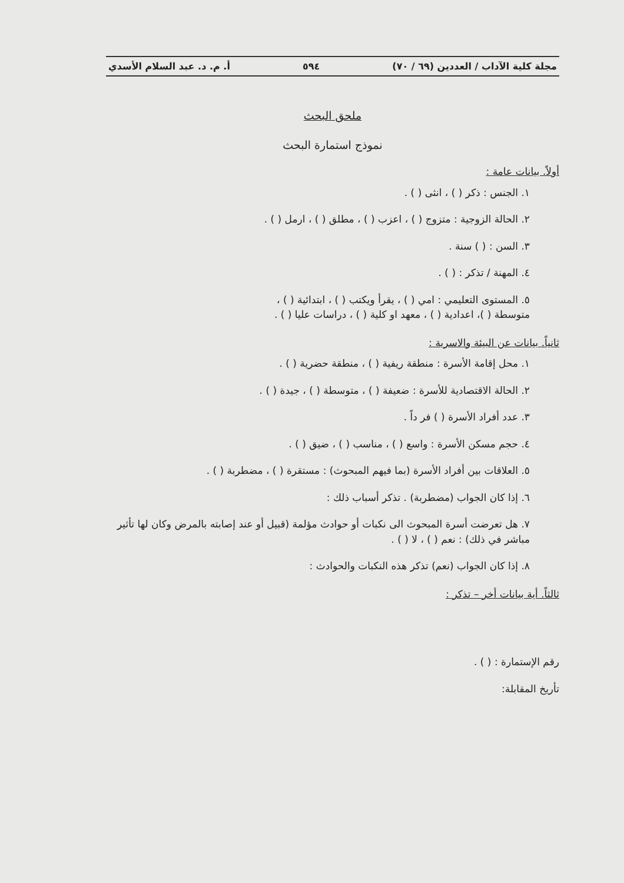مجلة كلية الآداب / العددين (٦٩ / ٧٠) ٥٩٤ أ. م. د. عبد السلام الأسدي
ملحق البحث
نموذج استمارة البحث
أولاً. بيانات عامة :
١. الجنس : ذكر ( ) ، انثى ( ) .
٢. الحالة الزوجية : متزوج ( ) ، اعزب ( ) ، مطلق ( ) ، ارمل ( ) .
٣. السن : ( ) سنة .
٤. المهنة / تذكر : ( ) .
٥. المستوى التعليمي : امي ( ) ، يقرأ ويكتب ( ) ، ابتدائية ( ) ،
متوسطة ( )، اعدادية ( ) ، معهد او كلية ( ) ، دراسات عليا ( ) .
ثانياً. بيانات عن البيئة والاسرية :
١. محل إقامة الأسرة : منطقة ريفية ( ) ، منطقة حضرية ( ) .
٢. الحالة الاقتصادية للأسرة : ضعيفة ( ) ، متوسطة ( ) ، جيدة ( ) .
٣. عدد أفراد الأسرة ( ) فر داً .
٤. حجم مسكن الأسرة : واسع ( ) ، مناسب ( ) ، ضيق ( ) .
٥. العلاقات بين أفراد الأسرة (بما فيهم المبحوث) : مستقرة ( ) ، مضطربة ( ) .
٦. إذا كان الجواب (مضطربة) . تذكر أسباب ذلك :
٧. هل تعرضت أسرة المبحوث الى نكبات أو حوادث مؤلمة (قبيل أو عند إصابته بالمرض وكان لها تأثير مباشر في ذلك) : نعم ( ) ، لا ( ) .
٨. إذا كان الجواب (نعم) تذكر هذه النكبات والحوادث :
ثالثاً. أية بيانات أخر – تذكر :
رقم الإستمارة : ( ) .
تأريخ المقابلة: